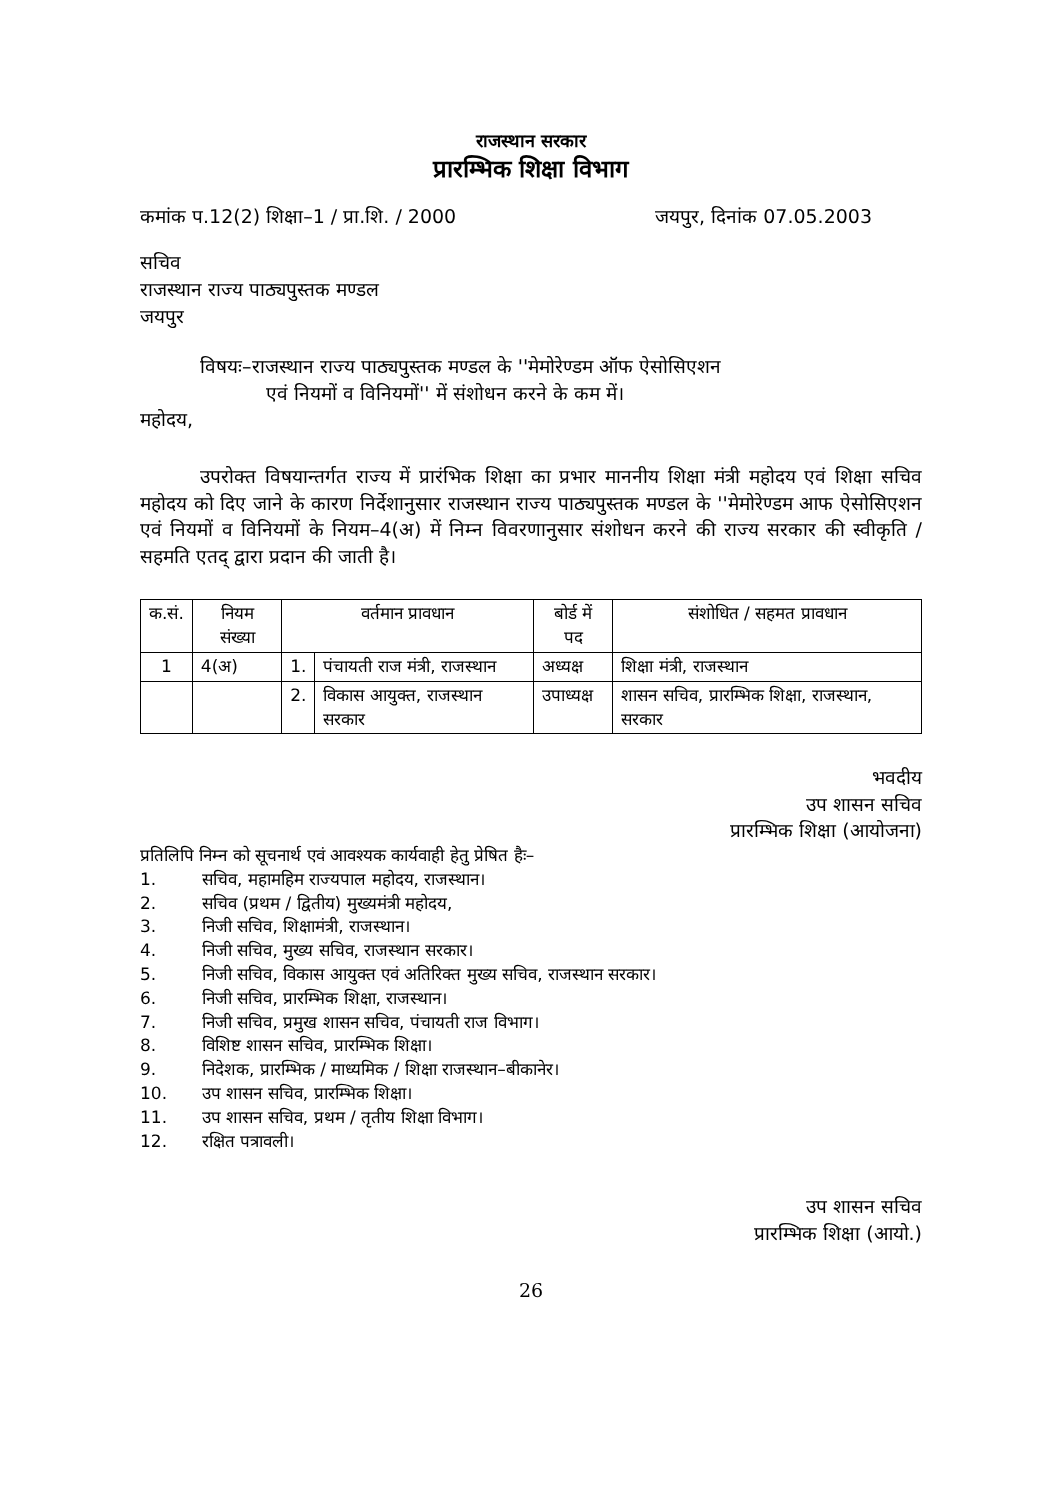राजस्थान सरकार
प्रारम्भिक शिक्षा विभाग
कमांक प.12(2) शिक्षा–1 / प्रा.शि. / 2000 जयपुर, दिनांक 07.05.2003
सचिव
राजस्थान राज्य पाठ्यपुस्तक मण्डल
जयपुर
विषयः–राजस्थान राज्य पाठ्यपुस्तक मण्डल के ''मेमोरेण्डम ऑफ ऐसोसिएशन
एवं नियमों व विनियमों'' में संशोधन करने के कम में।
महोदय,
उपरोक्त विषयान्तर्गत राज्य में प्रारंभिक शिक्षा का प्रभार माननीय शिक्षा मंत्री महोदय एवं शिक्षा सचिव महोदय को दिए जाने के कारण निर्देशानुसार राजस्थान राज्य पाठ्यपुस्तक मण्डल के ''मेमोरेण्डम आफ ऐसोसिएशन एवं नियमों व विनियमों के नियम–4(अ) में निम्न विवरणानुसार संशोधन करने की राज्य सरकार की स्वीकृति / सहमति एतद् द्वारा प्रदान की जाती है।
| क.सं. | नियम संख्या | वर्तमान प्रावधान | | बोर्ड में पद | संशोधित / सहमत प्रावधान |
| --- | --- | --- | --- | --- | --- |
| 1 | 4(अ) | 1. | पंचायती राज मंत्री, राजस्थान | अध्यक्ष | शिक्षा मंत्री, राजस्थान |
| | | 2. | विकास आयुक्त, राजस्थान सरकार | उपाध्यक्ष | शासन सचिव, प्रारम्भिक शिक्षा, राजस्थान, सरकार |
भवदीय
उप शासन सचिव
प्रारम्भिक शिक्षा (आयोजना)
प्रतिलिपि निम्न को सूचनार्थ एवं आवश्यक कार्यवाही हेतु प्रेषित हैः–
1. सचिव, महामहिम राज्यपाल महोदय, राजस्थान।
2. सचिव (प्रथम / द्वितीय) मुख्यमंत्री महोदय,
3. निजी सचिव, शिक्षामंत्री, राजस्थान।
4. निजी सचिव, मुख्य सचिव, राजस्थान सरकार।
5. निजी सचिव, विकास आयुक्त एवं अतिरिक्त मुख्य सचिव, राजस्थान सरकार।
6. निजी सचिव, प्रारम्भिक शिक्षा, राजस्थान।
7. निजी सचिव, प्रमुख शासन सचिव, पंचायती राज विभाग।
8. विशिष्ट शासन सचिव, प्रारम्भिक शिक्षा।
9. निदेशक, प्रारम्भिक / माध्यमिक / शिक्षा राजस्थान–बीकानेर।
10. उप शासन सचिव, प्रारम्भिक शिक्षा।
11. उप शासन सचिव, प्रथम / तृतीय शिक्षा विभाग।
12. रक्षित पत्रावली।
उप शासन सचिव
प्रारम्भिक शिक्षा (आयो.)
26